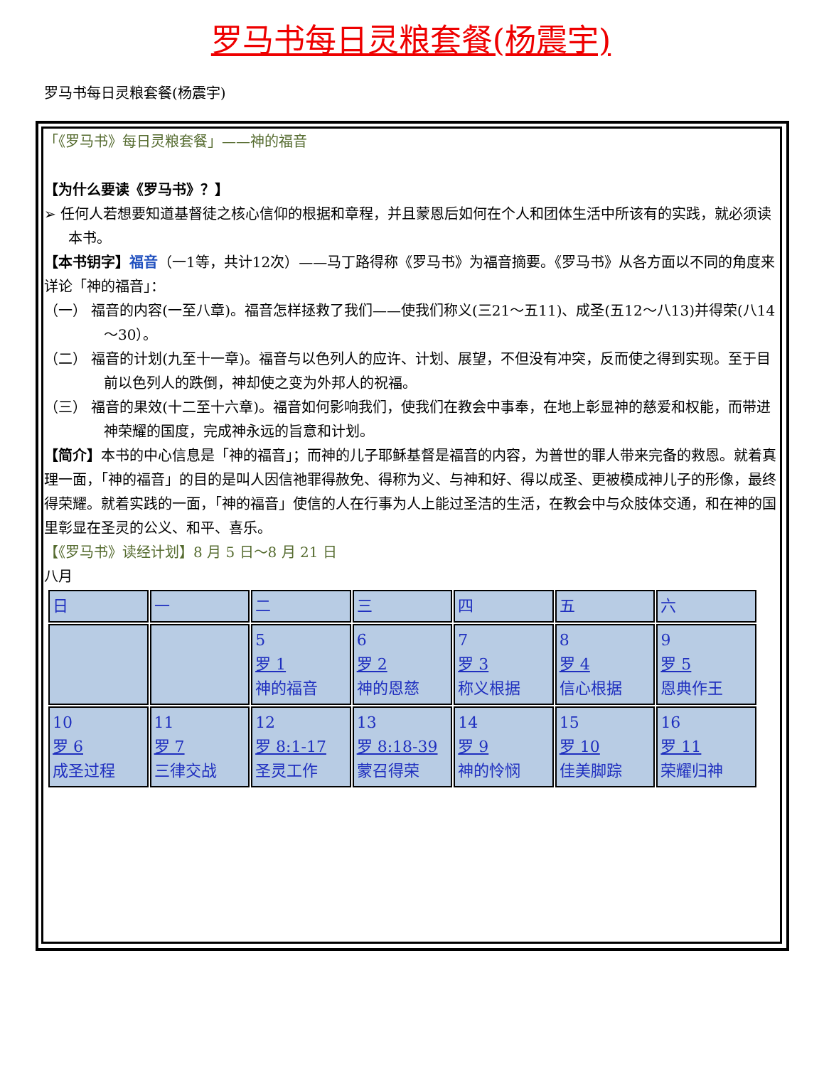罗马书每日灵粮套餐(杨震宇)
罗马书每日灵粮套餐(杨震宇)
「《罗马书》每日灵粮套餐」——神的福音
【为什么要读《罗马书》？】
➢ 任何人若想要知道基督徒之核心信仰的根据和章程，并且蒙恩后如何在个人和团体生活中所该有的实践，就必须读本书。
【本书钥字】福音（一1等，共计12次）——马丁路得称《罗马书》为福音摘要。《罗马书》从各方面以不同的角度来详论「神的福音」：
（一） 福音的内容(一至八章)。福音怎样拯救了我们——使我们称义(三21～五11)、成圣(五12～八13)并得荣(八14～30）。
（二） 福音的计划(九至十一章)。福音与以色列人的应许、计划、展望，不但没有冲突，反而使之得到实现。至于目前以色列人的跌倒，神却使之变为外邦人的祝福。
（三） 福音的果效(十二至十六章)。福音如何影响我们，使我们在教会中事奉，在地上彰显神的慈爱和权能，而带进神荣耀的国度，完成神永远的旨意和计划。
【简介】本书的中心信息是「神的福音」；而神的儿子耶稣基督是福音的内容，为普世的罪人带来完备的救恩。就着真理一面，「神的福音」的目的是叫人因信祂罪得赦免、得称为义、与神和好、得以成圣、更被模成神儿子的形像，最终得荣耀。就着实践的一面，「神的福音」使信的人在行事为人上能过圣洁的生活，在教会中与众肢体交通，和在神的国里彰显在圣灵的公义、和平、喜乐。
【《罗马书》读经计划】8 月 5 日～8 月 21 日
八月
| 日 | 一 | 二 | 三 | 四 | 五 | 六 |
| | | 5 罗 1 神的福音 | 6 罗 2 神的恩慈 | 7 罗 3 称义根据 | 8 罗 4 信心根据 | 9 罗 5 恩典作王 |
| 10 罗 6 成圣过程 | 11 罗 7 三律交战 | 12 罗 8:1-17 圣灵工作 | 13 罗 8:18-39 蒙召得荣 | 14 罗 9 神的怜悯 | 15 罗 10 佳美脚踪 | 16 罗 11 荣耀归神 |